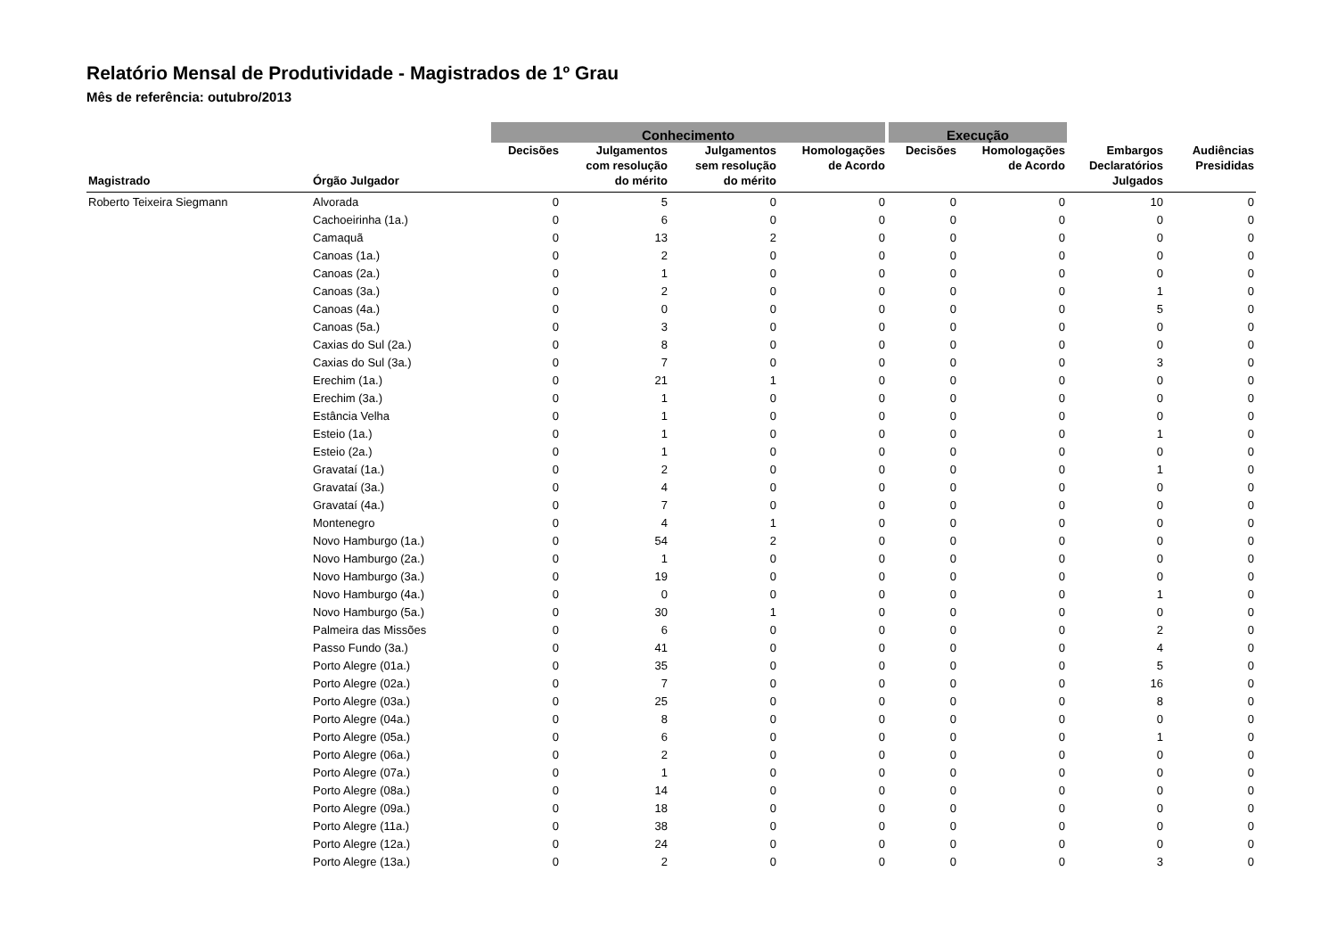Relatório Mensal de Produtividade - Magistrados de 1º Grau
Mês de referência: outubro/2013
| | | Conhecimento | | | | Execução | | | |
| --- | --- | --- | --- | --- | --- | --- | --- | --- | --- |
| Magistrado | Órgão Julgador | Decisões | Julgamentos com resolução do mérito | Julgamentos sem resolução do mérito | Homologações de Acordo | Decisões | Homologações de Acordo | Embargos Declaratórios Julgados | Audiências Presididas |
| Roberto Teixeira Siegmann | Alvorada | 0 | 5 | 0 | 0 | 0 | 0 | 10 | 0 |
| | Cachoeirinha (1a.) | 0 | 6 | 0 | 0 | 0 | 0 | 0 | 0 |
| | Camaquã | 0 | 13 | 2 | 0 | 0 | 0 | 0 | 0 |
| | Canoas (1a.) | 0 | 2 | 0 | 0 | 0 | 0 | 0 | 0 |
| | Canoas (2a.) | 0 | 1 | 0 | 0 | 0 | 0 | 0 | 0 |
| | Canoas (3a.) | 0 | 2 | 0 | 0 | 0 | 0 | 1 | 0 |
| | Canoas (4a.) | 0 | 0 | 0 | 0 | 0 | 0 | 5 | 0 |
| | Canoas (5a.) | 0 | 3 | 0 | 0 | 0 | 0 | 0 | 0 |
| | Caxias do Sul (2a.) | 0 | 8 | 0 | 0 | 0 | 0 | 0 | 0 |
| | Caxias do Sul (3a.) | 0 | 7 | 0 | 0 | 0 | 0 | 3 | 0 |
| | Erechim (1a.) | 0 | 21 | 1 | 0 | 0 | 0 | 0 | 0 |
| | Erechim (3a.) | 0 | 1 | 0 | 0 | 0 | 0 | 0 | 0 |
| | Estância Velha | 0 | 1 | 0 | 0 | 0 | 0 | 0 | 0 |
| | Esteio (1a.) | 0 | 1 | 0 | 0 | 0 | 0 | 1 | 0 |
| | Esteio (2a.) | 0 | 1 | 0 | 0 | 0 | 0 | 0 | 0 |
| | Gravataí (1a.) | 0 | 2 | 0 | 0 | 0 | 0 | 1 | 0 |
| | Gravataí (3a.) | 0 | 4 | 0 | 0 | 0 | 0 | 0 | 0 |
| | Gravataí (4a.) | 0 | 7 | 0 | 0 | 0 | 0 | 0 | 0 |
| | Montenegro | 0 | 4 | 1 | 0 | 0 | 0 | 0 | 0 |
| | Novo Hamburgo (1a.) | 0 | 54 | 2 | 0 | 0 | 0 | 0 | 0 |
| | Novo Hamburgo (2a.) | 0 | 1 | 0 | 0 | 0 | 0 | 0 | 0 |
| | Novo Hamburgo (3a.) | 0 | 19 | 0 | 0 | 0 | 0 | 0 | 0 |
| | Novo Hamburgo (4a.) | 0 | 0 | 0 | 0 | 0 | 0 | 1 | 0 |
| | Novo Hamburgo (5a.) | 0 | 30 | 1 | 0 | 0 | 0 | 0 | 0 |
| | Palmeira das Missões | 0 | 6 | 0 | 0 | 0 | 0 | 2 | 0 |
| | Passo Fundo (3a.) | 0 | 41 | 0 | 0 | 0 | 0 | 4 | 0 |
| | Porto Alegre (01a.) | 0 | 35 | 0 | 0 | 0 | 0 | 5 | 0 |
| | Porto Alegre (02a.) | 0 | 7 | 0 | 0 | 0 | 0 | 16 | 0 |
| | Porto Alegre (03a.) | 0 | 25 | 0 | 0 | 0 | 0 | 8 | 0 |
| | Porto Alegre (04a.) | 0 | 8 | 0 | 0 | 0 | 0 | 0 | 0 |
| | Porto Alegre (05a.) | 0 | 6 | 0 | 0 | 0 | 0 | 1 | 0 |
| | Porto Alegre (06a.) | 0 | 2 | 0 | 0 | 0 | 0 | 0 | 0 |
| | Porto Alegre (07a.) | 0 | 1 | 0 | 0 | 0 | 0 | 0 | 0 |
| | Porto Alegre (08a.) | 0 | 14 | 0 | 0 | 0 | 0 | 0 | 0 |
| | Porto Alegre (09a.) | 0 | 18 | 0 | 0 | 0 | 0 | 0 | 0 |
| | Porto Alegre (11a.) | 0 | 38 | 0 | 0 | 0 | 0 | 0 | 0 |
| | Porto Alegre (12a.) | 0 | 24 | 0 | 0 | 0 | 0 | 0 | 0 |
| | Porto Alegre (13a.) | 0 | 2 | 0 | 0 | 0 | 0 | 3 | 0 |